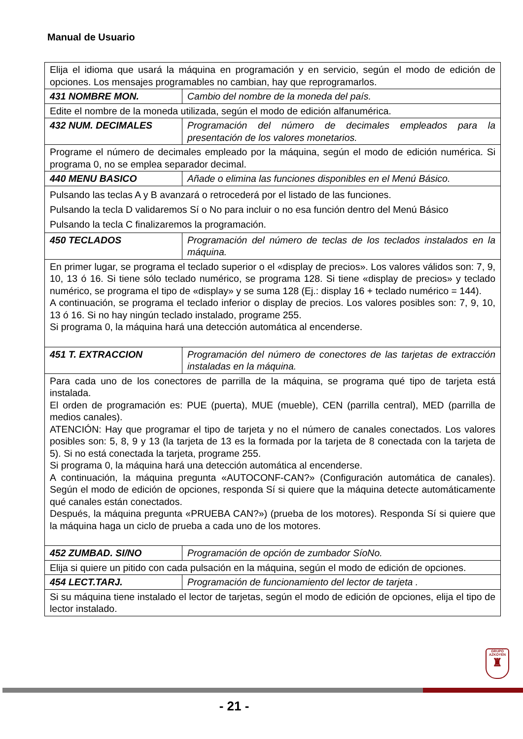Manual de Usuario
| Elija el idioma que usará la máquina en programación y en servicio, según el modo de edición de opciones. Los mensajes programables no cambian, hay que reprogramarlos. | |
| 431 NOMBRE MON. | Cambio del nombre de la moneda del país. |
| Edite el nombre de la moneda utilizada, según el modo de edición alfanumérica. | |
| 432 NUM. DECIMALES | Programación del número de decimales empleados para la presentación de los valores monetarios. |
| Programe el número de decimales empleado por la máquina, según el modo de edición numérica. Si programa 0, no se emplea separador decimal. | |
| 440 MENU BASICO | Añade o elimina las funciones disponibles en el Menú Básico. |
| Pulsando las teclas A y B avanzará o retrocederá por el listado de las funciones. Pulsando la tecla D validaremos Sí o No para incluir o no esa función dentro del Menú Básico Pulsando la tecla C finalizaremos la programación. | |
| 450 TECLADOS | Programación del número de teclas de los teclados instalados en la máquina. |
| En primer lugar, se programa el teclado superior o el «display de precios». Los valores válidos son: 7, 9, 10, 13 ó 16. Si tiene sólo teclado numérico, se programa 128. Si tiene «display de precios» y teclado numérico, se programa el tipo de «display» y se suma 128 (Ej.: display 16 + teclado numérico = 144). A continuación, se programa el teclado inferior o display de precios. Los valores posibles son: 7, 9, 10, 13 ó 16. Si no hay ningún teclado instalado, programe 255. Si programa 0, la máquina hará una detección automática al encenderse. | |
| 451 T. EXTRACCION | Programación del número de conectores de las tarjetas de extracción instaladas en la máquina. |
| Para cada uno de los conectores de parrilla de la máquina, se programa qué tipo de tarjeta está instalada. El orden de programación es: PUE (puerta), MUE (mueble), CEN (parrilla central), MED (parrilla de medios canales). ATENCIÓN: Hay que programar el tipo de tarjeta y no el número de canales conectados. Los valores posibles son: 5, 8, 9 y 13 (la tarjeta de 13 es la formada por la tarjeta de 8 conectada con la tarjeta de 5). Si no está conectada la tarjeta, programe 255. Si programa 0, la máquina hará una detección automática al encenderse. A continuación, la máquina pregunta «AUTOCONF-CAN?» (Configuración automática de canales). Según el modo de edición de opciones, responda Sí si quiere que la máquina detecte automáticamente qué canales están conectados. Después, la máquina pregunta «PRUEBA CAN?») (prueba de los motores). Responda Sí si quiere que la máquina haga un ciclo de prueba a cada uno de los motores. | |
| 452 ZUMBAD. SI/NO | Programación de opción de zumbador SíoNo. |
| Elija si quiere un pitido con cada pulsación en la máquina, según el modo de edición de opciones. | |
| 454 LECT.TARJ. | Programación de funcionamiento del lector de tarjeta . |
| Si su máquina tiene instalado el lector de tarjetas, según el modo de edición de opciones, elija el tipo de lector instalado. | |
GRUPO
AZKOYEN
♜
- 21 -